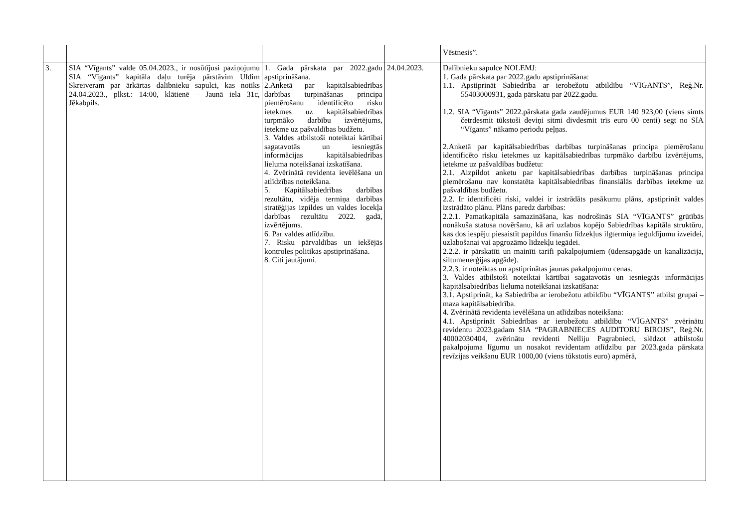| | | | | Vēstnesis”. |
| 3. | SIA “Vīgants” valde 05.04.2023., ir nosūtījusi paziņojumu SIA “Vīgants” kapitāla daļu turēja pārstāvim Uldim Skreiveram par ārkārtas dalībnieku sapulci, kas notiks 24.04.2023., plkst.: 14:00, klātienē – Jaunā iela 31c, Jēkabpils. | 1. Gada pārskata par 2022.gadu apstiprināšana. 2.Anketā par kapitālsabiedrības darbības turpināšanas principa piemērošanu identificēto risku ietekmes uz kapitālsabiedrības turpmāko darbību izvērtējums, ietekme uz pašvaldības budžetu. 3. Valdes atbilstoši noteiktai kārtībai sagatavotās un iesniegtās informācijas kapitālsabiedrības lieluma noteikšanai izskatīšana. 4. Zvērinātā revidenta ievēlēšana un atlīdzības noteikšana. 5. Kapitālsabiedrības darbības rezultātu, vidēja termiņa darbības stratēģijas izpildes un valdes locekļa darbības rezultātu 2022. gadā, izvērtējums. 6. Par valdes atlīdzību. 7. Risku pārvaldības un iekšējās kontroles politikas apstiprināšana. 8. Citi jautājumi. | 24.04.2023. | Dalībnieku sapulce NOLEMJ: 1. Gada pārskata par 2022.gadu apstiprināšana: 1.1. Apstiprināt Sabiedrība ar ierobežotu atbildību “VĪGANTS”, Reģ.Nr. 55403000931, gada pārskatu par 2022.gadu. 1.2. SIA “Vīgants” 2022.pārskata gada zaudējumus EUR 140 923,00 (viens simts četrdesmit tūkstoši deviņi sitmi divdesmit trīs euro 00 centi) segt no SIA “Vīgants” nākamo periodu peļņas. 2.Anketā par kapitālsabiedrības darbības turpināšanas principa piemērošanu identificēto risku ietekmes uz kapitālsabiedrības turpmāko darbību izvērtējums, ietekme uz pašvaldības budžetu: 2.1. Aizpildot anketu par kapitālsabiedrības darbības turpināšanas principa piemērošanu nav konstatēta kapitālsabiedrības finansiālās darbības ietekme uz pašvaldības budžetu. 2.2. Ir identificēti riski, valdei ir izstrādāts pasākumu plāns, apstiprināt valdes izstrādāto plānu. Plāns paredz darbības: 2.2.1. Pamatkapitāla samazināšana, kas nodrošinās SIA “VĪGANTS” grūtībās nonākuša statusa novēršanu, kā arī uzlabos kopējo Sabiedrības kapitāla struktūru, kas dos iespēju piesaistīt papildus finanšu līdzekļus ilgtermiņa ieguldījumu izveidei, uzlabošanai vai apgrozāmo līdzekļu iegādei. 2.2.2. ir pārskatīti un mainīti tarifi pakalpojumiem (ūdensapgāde un kanalizācija, siltumenerģijas apgāde). 2.2.3. ir noteiktas un apstiprinātas jaunas pakalpojumu cenas. 3. Valdes atbilstoši noteiktai kārtībai sagatavotās un iesniegtās informācijas kapitālsabiedrības lieluma noteikšanai izskatīšana: 3.1. Apstiprināt, ka Sabiedrība ar ierobežotu atbildību “VĪGANTS” atbilst grupai – maza kapitālsabiedrība. 4. Zvērinātā revidenta ievēlēšana un atlīdzības noteikšana: 4.1. Apstiprināt Sabiedrības ar ierobežotu atbildību “VĪGANTS” zvērinātu revidentu 2023.gadam SIA “PAGRABNIECES AUDITORU BIROJS”, Reģ.Nr. 40002030404, zvērinātu revidenti Nelliju Pagrabnieci, slēdzot atbilstošu pakalpojuma līgumu un nosakot revidentam atlīdzību par 2023.gada pārskata revīzijas veikšanu EUR 1000,00 (viens tūkstotis euro) apmērā, |